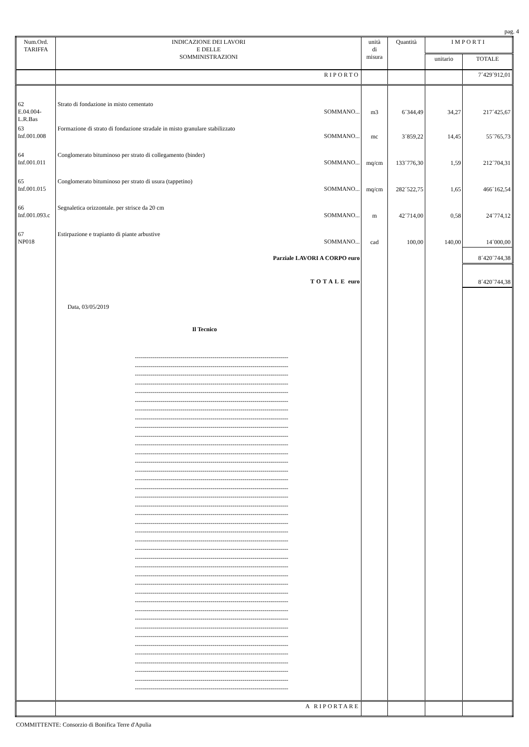pag. 4
| Num.Ord. TARIFFA | INDICAZIONE DEI LAVORI E DELLE SOMMINISTRAZIONI | unità di misura | Quantità | IMPORTI | |
| --- | --- | --- | --- | --- | --- |
| | | | | unitario | TOTALE |
| | RIPORTO | | | | 7´429´912,01 |
| 62 E.04.004- L.R.Bas | Strato di fondazione in misto cementato SOMMANO... | m3 | 6´344,49 | 34,27 | 217´425,67 |
| 63 Inf.001.008 | Formazione di strato di fondazione stradale in misto granulare stabilizzato SOMMANO... | mc | 3´859,22 | 14,45 | 55´765,73 |
| 64 Inf.001.011 | Conglomerato bituminoso per strato di collegamento (binder) SOMMANO... | mq/cm | 133´776,30 | 1,59 | 212´704,31 |
| 65 Inf.001.015 | Conglomerato bituminoso per strato di usura (tappetino) SOMMANO... | mq/cm | 282´522,75 | 1,65 | 466´162,54 |
| 66 Inf.001.093.c | Segnaletica orizzontale. per strisce da 20 cm SOMMANO... | m | 42´714,00 | 0,58 | 24´774,12 |
| 67 NP018 | Estirpazione e trapianto di piante arbustive SOMMANO... | cad | 100,00 | 140,00 | 14´000,00 |
| | Parziale LAVORI A CORPO euro | | | | 8´420´744,38 |
| | TOTALE euro | | | | 8´420´744,38 |
| | Data, 03/05/2019 Il Tecnico ----------------------------------------------------------------------------- ----------------------------------------------------------------------------- ----------------------------------------------------------------------------- ----------------------------------------------------------------------------- ----------------------------------------------------------------------------- ----------------------------------------------------------------------------- ----------------------------------------------------------------------------- ----------------------------------------------------------------------------- ----------------------------------------------------------------------------- ----------------------------------------------------------------------------- ----------------------------------------------------------------------------- ----------------------------------------------------------------------------- ----------------------------------------------------------------------------- ----------------------------------------------------------------------------- ----------------------------------------------------------------------------- ----------------------------------------------------------------------------- ----------------------------------------------------------------------------- ----------------------------------------------------------------------------- ----------------------------------------------------------------------------- ----------------------------------------------------------------------------- ----------------------------------------------------------------------------- ----------------------------------------------------------------------------- ----------------------------------------------------------------------------- ----------------------------------------------------------------------------- ----------------------------------------------------------------------------- ----------------------------------------------------------------------------- ----------------------------------------------------------------------------- ----------------------------------------------------------------------------- ----------------------------------------------------------------------------- ----------------------------------------------------------------------------- ----------------------------------------------------------------------------- ----------------------------------------------------------------------------- ----------------------------------------------------------------------------- ----------------------------------------------------------------------------- ----------------------------------------------------------------------------- ----------------------------------------------------------------------------- ----------------------------------------------------------------------------- ----------------------------------------------------------------------------- ----------------------------------------------------------------------------- | | | | |
| | A RIPORTARE | | | | |
COMMITTENTE: Consorzio di Bonifica Terre d'Apulia